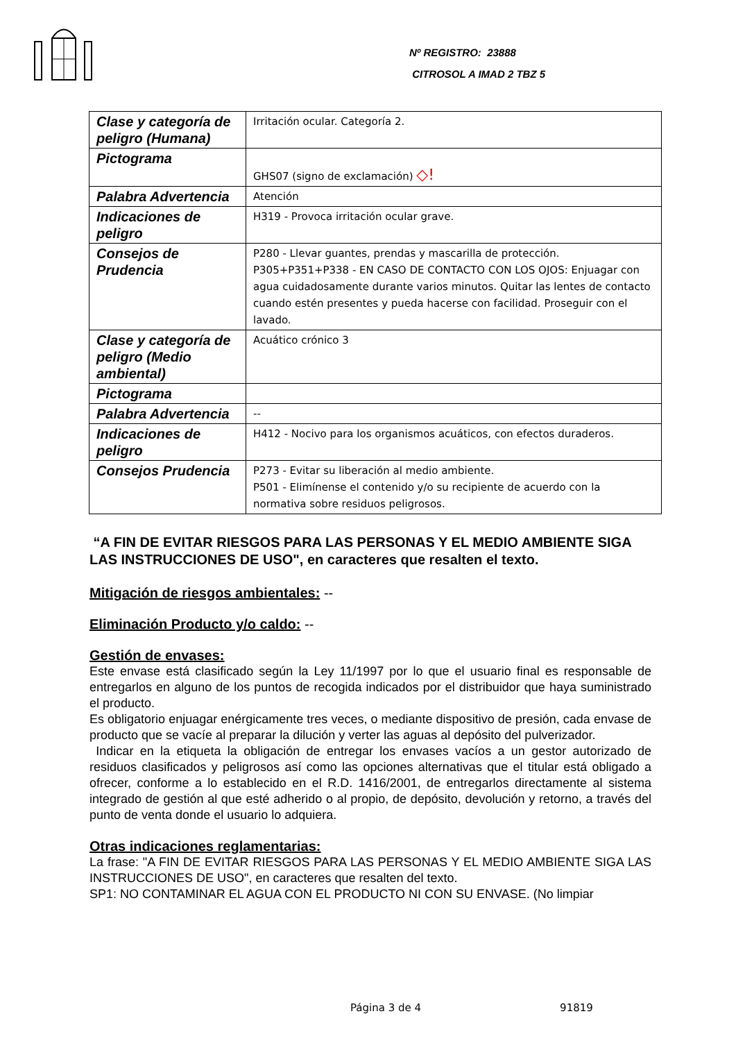Nº REGISTRO: 23888
CITROSOL A IMAD 2 TBZ 5
| Clase y categoría de peligro (Humana) | Irritación ocular. Categoría 2. |
| Pictograma | GHS07 (signo de exclamación) ◇! |
| Palabra Advertencia | Atención |
| Indicaciones de peligro | H319 - Provoca irritación ocular grave. |
| Consejos de Prudencia | P280 - Llevar guantes, prendas y mascarilla de protección. P305+P351+P338 - EN CASO DE CONTACTO CON LOS OJOS: Enjuagar con agua cuidadosamente durante varios minutos. Quitar las lentes de contacto cuando estén presentes y pueda hacerse con facilidad. Proseguir con el lavado. |
| Clase y categoría de peligro (Medio ambiental) | Acuático crónico 3 |
| Pictograma | |
| Palabra Advertencia | -- |
| Indicaciones de peligro | H412 - Nocivo para los organismos acuáticos, con efectos duraderos. |
| Consejos Prudencia | P273 - Evitar su liberación al medio ambiente. P501 - Elimínense el contenido y/o su recipiente de acuerdo con la normativa sobre residuos peligrosos. |
“A FIN DE EVITAR RIESGOS PARA LAS PERSONAS Y EL MEDIO AMBIENTE SIGA LAS INSTRUCCIONES DE USO", en caracteres que resalten el texto.
Mitigación de riesgos ambientales: --
Eliminación Producto y/o caldo: --
Gestión de envases:
Este envase está clasificado según la Ley 11/1997 por lo que el usuario final es responsable de entregarlos en alguno de los puntos de recogida indicados por el distribuidor que haya suministrado el producto.
Es obligatorio enjuagar enérgicamente tres veces, o mediante dispositivo de presión, cada envase de producto que se vacíe al preparar la dilución y verter las aguas al depósito del pulverizador.
Indicar en la etiqueta la obligación de entregar los envases vacíos a un gestor autorizado de residuos clasificados y peligrosos así como las opciones alternativas que el titular está obligado a ofrecer, conforme a lo establecido en el R.D. 1416/2001, de entregarlos directamente al sistema integrado de gestión al que esté adherido o al propio, de depósito, devolución y retorno, a través del punto de venta donde el usuario lo adquiera.
Otras indicaciones reglamentarias:
La frase: "A FIN DE EVITAR RIESGOS PARA LAS PERSONAS Y EL MEDIO AMBIENTE SIGA LAS INSTRUCCIONES DE USO", en caracteres que resalten del texto.
SP1: NO CONTAMINAR EL AGUA CON EL PRODUCTO NI CON SU ENVASE. (No limpiar
Página 3 de 4 91819